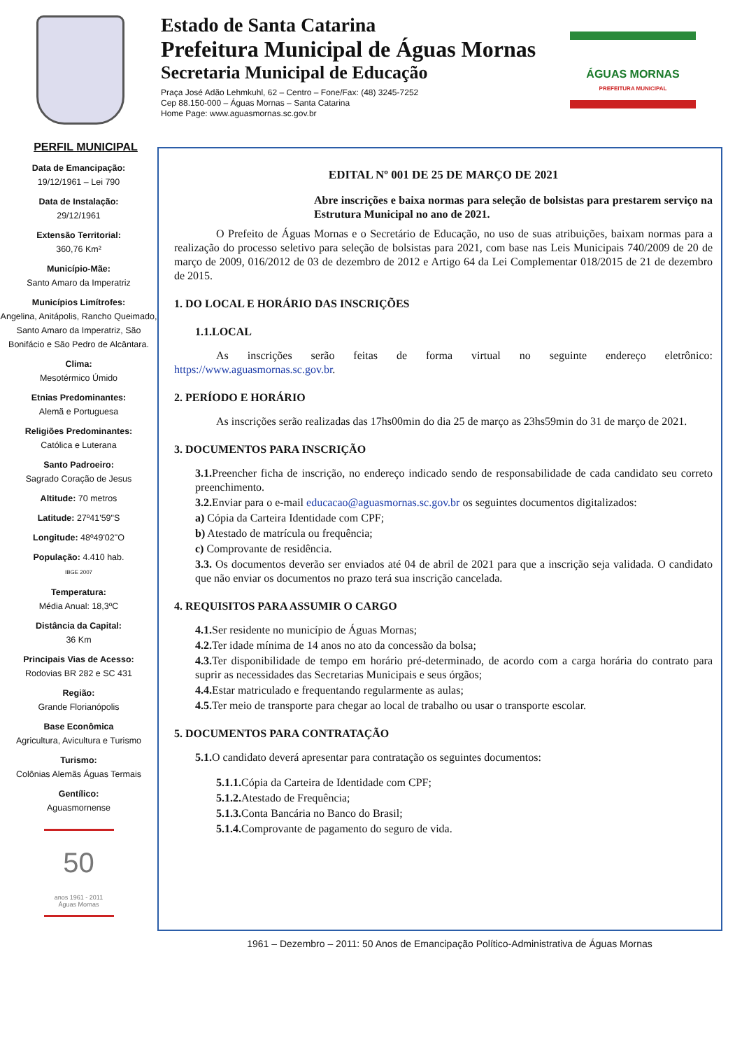Estado de Santa Catarina
Prefeitura Municipal de Águas Mornas
Secretaria Municipal de Educação
Praça José Adão Lehmkuhl, 62 – Centro – Fone/Fax: (48) 3245-7252
Cep 88.150-000 – Águas Mornas – Santa Catarina
Home Page: www.aguasmornas.sc.gov.br
ÁGUAS MORNAS
PREFEITURA MUNICIPAL
PERFIL MUNICIPAL
Data de Emancipação:
19/12/1961 – Lei 790
Data de Instalação:
29/12/1961
Extensão Territorial:
360,76 Km²
Município-Mãe:
Santo Amaro da Imperatriz
Municípios Limítrofes:
Angelina, Anitápolis, Rancho Queimado, Santo Amaro da Imperatriz, São Bonifácio e São Pedro de Alcântara.
Clima:
Mesotérmico Úmido
Etnias Predominantes:
Alemã e Portuguesa
Religiões Predominantes:
Católica e Luterana
Santo Padroeiro:
Sagrado Coração de Jesus
Altitude: 70 metros
Latitude: 27º41'59"S
Longitude: 48º49'02"O
População: 4.410 hab.
IBGE 2007
Temperatura:
Média Anual: 18,3ºC
Distância da Capital:
36 Km
Principais Vias de Acesso:
Rodovias BR 282 e SC 431
Região:
Grande Florianópolis
Base Econômica
Agricultura, Avicultura e Turismo
Turismo:
Colônias Alemãs Águas Termais
Gentílico:
Aguasmornense
50
anos 1961 - 2011
Águas Mornas
EDITAL Nº 001 DE 25 DE MARÇO DE 2021
Abre inscrições e baixa normas para seleção de bolsistas para prestarem serviço na Estrutura Municipal no ano de 2021.
O Prefeito de Águas Mornas e o Secretário de Educação, no uso de suas atribuições, baixam normas para a realização do processo seletivo para seleção de bolsistas para 2021, com base nas Leis Municipais 740/2009 de 20 de março de 2009, 016/2012 de 03 de dezembro de 2012 e Artigo 64 da Lei Complementar 018/2015 de 21 de dezembro de 2015.
1. DO LOCAL E HORÁRIO DAS INSCRIÇÕES
1.1.LOCAL
As inscrições serão feitas de forma virtual no seguinte endereço eletrônico: https://www.aguasmornas.sc.gov.br.
2. PERÍODO E HORÁRIO
As inscrições serão realizadas das 17hs00min do dia 25 de março as 23hs59min do 31 de março de 2021.
3. DOCUMENTOS PARA INSCRIÇÃO
3.1. Preencher ficha de inscrição, no endereço indicado sendo de responsabilidade de cada candidato seu correto preenchimento.
3.2. Enviar para o e-mail educacao@aguasmornas.sc.gov.br os seguintes documentos digitalizados:
a) Cópia da Carteira Identidade com CPF;
b) Atestado de matrícula ou frequência;
c) Comprovante de residência.
3.3. Os documentos deverão ser enviados até 04 de abril de 2021 para que a inscrição seja validada. O candidato que não enviar os documentos no prazo terá sua inscrição cancelada.
4. REQUISITOS PARA ASSUMIR O CARGO
4.1. Ser residente no município de Águas Mornas;
4.2. Ter idade mínima de 14 anos no ato da concessão da bolsa;
4.3. Ter disponibilidade de tempo em horário pré-determinado, de acordo com a carga horária do contrato para suprir as necessidades das Secretarias Municipais e seus órgãos;
4.4. Estar matriculado e frequentando regularmente as aulas;
4.5. Ter meio de transporte para chegar ao local de trabalho ou usar o transporte escolar.
5. DOCUMENTOS PARA CONTRATAÇÃO
5.1. O candidato deverá apresentar para contratação os seguintes documentos:
5.1.1. Cópia da Carteira de Identidade com CPF;
5.1.2. Atestado de Frequência;
5.1.3. Conta Bancária no Banco do Brasil;
5.1.4. Comprovante de pagamento do seguro de vida.
1961 – Dezembro – 2011: 50 Anos de Emancipação Político-Administrativa de Águas Mornas